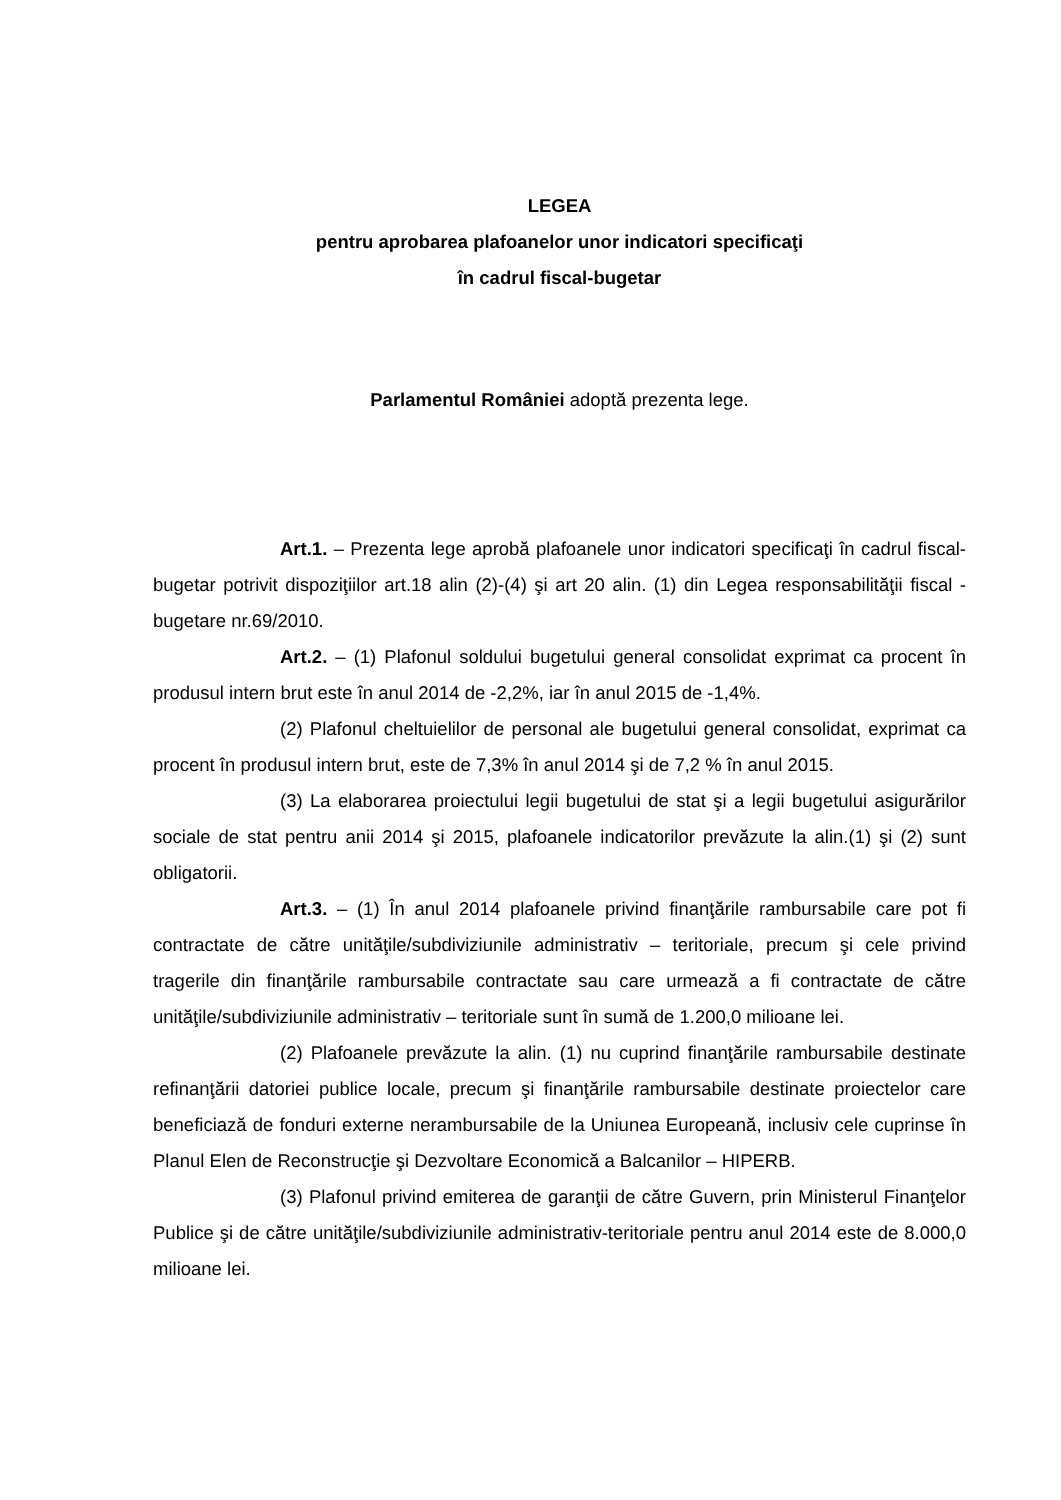LEGEA
pentru aprobarea plafoanelor unor indicatori specificaţi
în cadrul fiscal-bugetar
Parlamentul României adoptă prezenta lege.
Art.1. – Prezenta lege aprobă plafoanele unor indicatori specificaţi în cadrul fiscal-bugetar potrivit dispoziţiilor art.18 alin (2)-(4) şi art 20 alin. (1) din Legea responsabilităţii fiscal - bugetare nr.69/2010.
Art.2. – (1) Plafonul soldului bugetului general consolidat exprimat ca procent în produsul intern brut este în anul 2014 de -2,2%, iar în anul 2015 de -1,4%.
(2) Plafonul cheltuielilor de personal ale bugetului general consolidat, exprimat ca procent în produsul intern brut, este de 7,3% în anul 2014 şi de 7,2 % în anul 2015.
(3) La elaborarea proiectului legii bugetului de stat şi a legii bugetului asigurărilor sociale de stat pentru anii 2014 şi 2015, plafoanele indicatorilor prevăzute la alin.(1) şi (2) sunt obligatorii.
Art.3. – (1) În anul 2014 plafoanele privind finanţările rambursabile care pot fi contractate de către unităţile/subdiviziunile administrativ – teritoriale, precum şi cele privind tragerile din finanţările rambursabile contractate sau care urmează a fi contractate de către unităţile/subdiviziunile administrativ – teritoriale sunt în sumă de 1.200,0 milioane lei.
(2) Plafoanele prevăzute la alin. (1) nu cuprind finanţările rambursabile destinate refinanţării datoriei publice locale, precum şi finanţările rambursabile destinate proiectelor care beneficiază de fonduri externe nerambursabile de la Uniunea Europeană, inclusiv cele cuprinse în Planul Elen de Reconstrucţie şi Dezvoltare Economică a Balcanilor – HIPERB.
(3) Plafonul privind emiterea de garanţii de către Guvern, prin Ministerul Finanţelor Publice şi de către unităţile/subdiviziunile administrativ-teritoriale pentru anul 2014 este de 8.000,0 milioane lei.